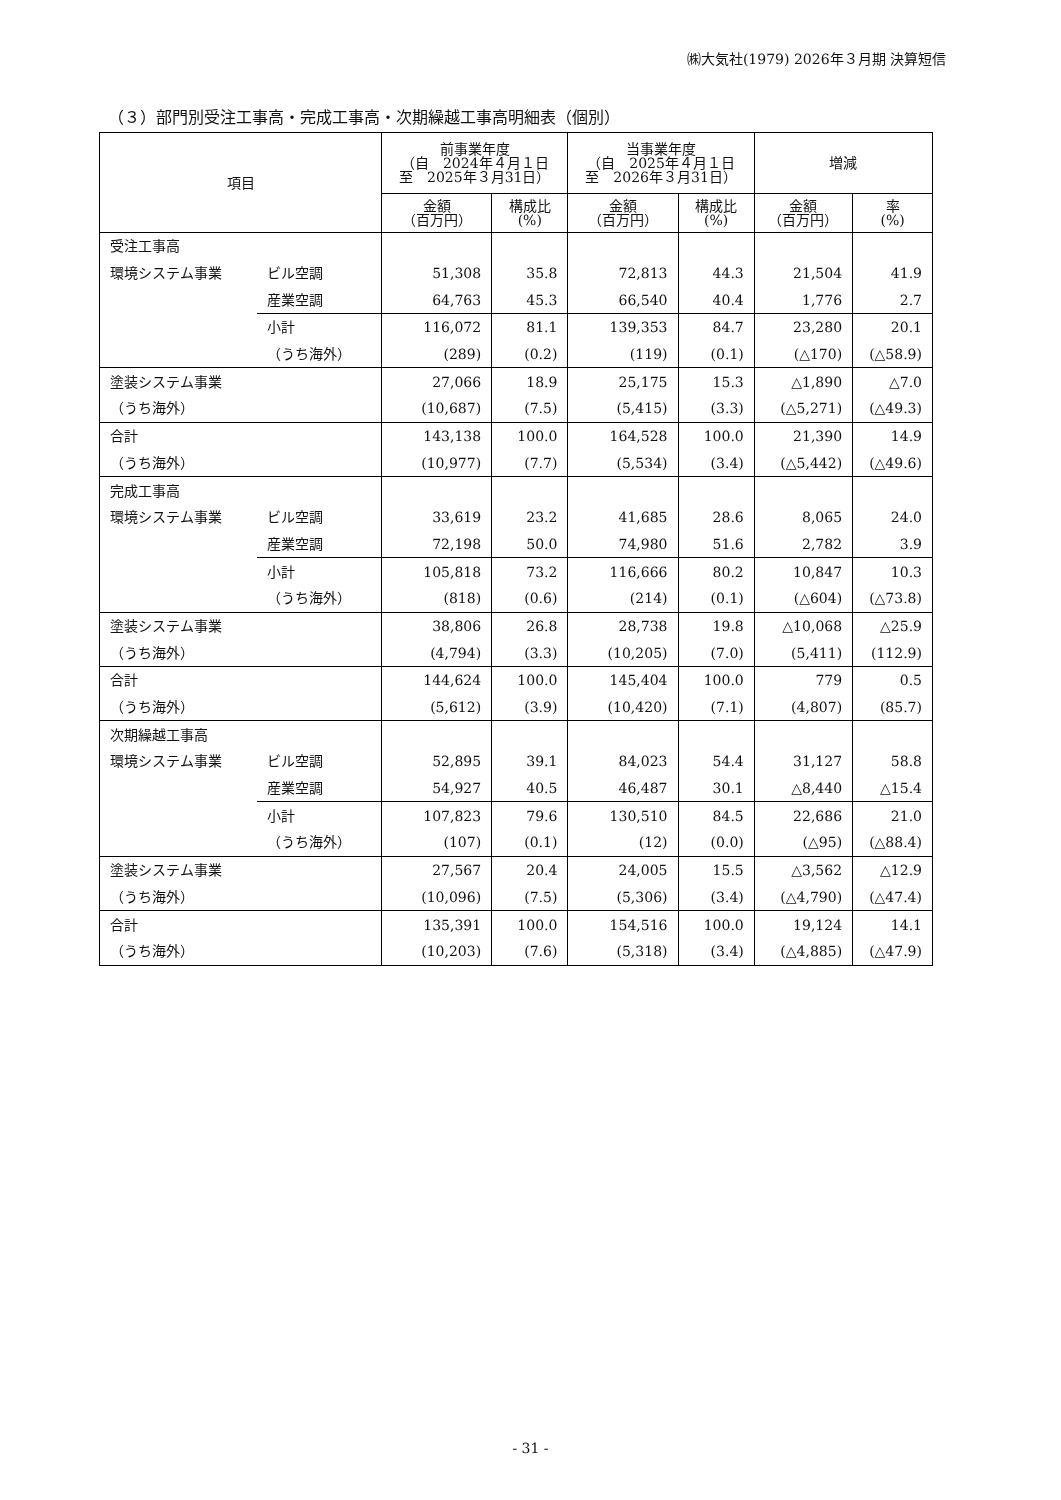㈱大気社(1979) 2026年３月期 決算短信
（３）部門別受注工事高・完成工事高・次期繰越工事高明細表（個別）
| 項目 | | 前事業年度 （自 2024年４月１日 至 2025年３月31日） | | 当事業年度 （自 2025年４月１日 至 2026年３月31日） | | 増減 | |
| --- | --- | --- | --- | --- | --- | --- | --- |
| | | 金額 （百万円） | 構成比 (%) | 金額 （百万円） | 構成比 (%) | 金額 （百万円） | 率 (%) |
| 受注工事高 | | | | | | | |
| 環境システム事業 | ビル空調 | 51,308 | 35.8 | 72,813 | 44.3 | 21,504 | 41.9 |
| | 産業空調 | 64,763 | 45.3 | 66,540 | 40.4 | 1,776 | 2.7 |
| | 小計 | 116,072 | 81.1 | 139,353 | 84.7 | 23,280 | 20.1 |
| | （うち海外） | (289) | (0.2) | (119) | (0.1) | (△170) | (△58.9) |
| 塗装システム事業 | | 27,066 | 18.9 | 25,175 | 15.3 | △1,890 | △7.0 |
| （うち海外） | | (10,687) | (7.5) | (5,415) | (3.3) | (△5,271) | (△49.3) |
| 合計 | | 143,138 | 100.0 | 164,528 | 100.0 | 21,390 | 14.9 |
| （うち海外） | | (10,977) | (7.7) | (5,534) | (3.4) | (△5,442) | (△49.6) |
| 完成工事高 | | | | | | | |
| 環境システム事業 | ビル空調 | 33,619 | 23.2 | 41,685 | 28.6 | 8,065 | 24.0 |
| | 産業空調 | 72,198 | 50.0 | 74,980 | 51.6 | 2,782 | 3.9 |
| | 小計 | 105,818 | 73.2 | 116,666 | 80.2 | 10,847 | 10.3 |
| | （うち海外） | (818) | (0.6) | (214) | (0.1) | (△604) | (△73.8) |
| 塗装システム事業 | | 38,806 | 26.8 | 28,738 | 19.8 | △10,068 | △25.9 |
| （うち海外） | | (4,794) | (3.3) | (10,205) | (7.0) | (5,411) | (112.9) |
| 合計 | | 144,624 | 100.0 | 145,404 | 100.0 | 779 | 0.5 |
| （うち海外） | | (5,612) | (3.9) | (10,420) | (7.1) | (4,807) | (85.7) |
| 次期繰越工事高 | | | | | | | |
| 環境システム事業 | ビル空調 | 52,895 | 39.1 | 84,023 | 54.4 | 31,127 | 58.8 |
| | 産業空調 | 54,927 | 40.5 | 46,487 | 30.1 | △8,440 | △15.4 |
| | 小計 | 107,823 | 79.6 | 130,510 | 84.5 | 22,686 | 21.0 |
| | （うち海外） | (107) | (0.1) | (12) | (0.0) | (△95) | (△88.4) |
| 塗装システム事業 | | 27,567 | 20.4 | 24,005 | 15.5 | △3,562 | △12.9 |
| （うち海外） | | (10,096) | (7.5) | (5,306) | (3.4) | (△4,790) | (△47.4) |
| 合計 | | 135,391 | 100.0 | 154,516 | 100.0 | 19,124 | 14.1 |
| （うち海外） | | (10,203) | (7.6) | (5,318) | (3.4) | (△4,885) | (△47.9) |
- 31 -